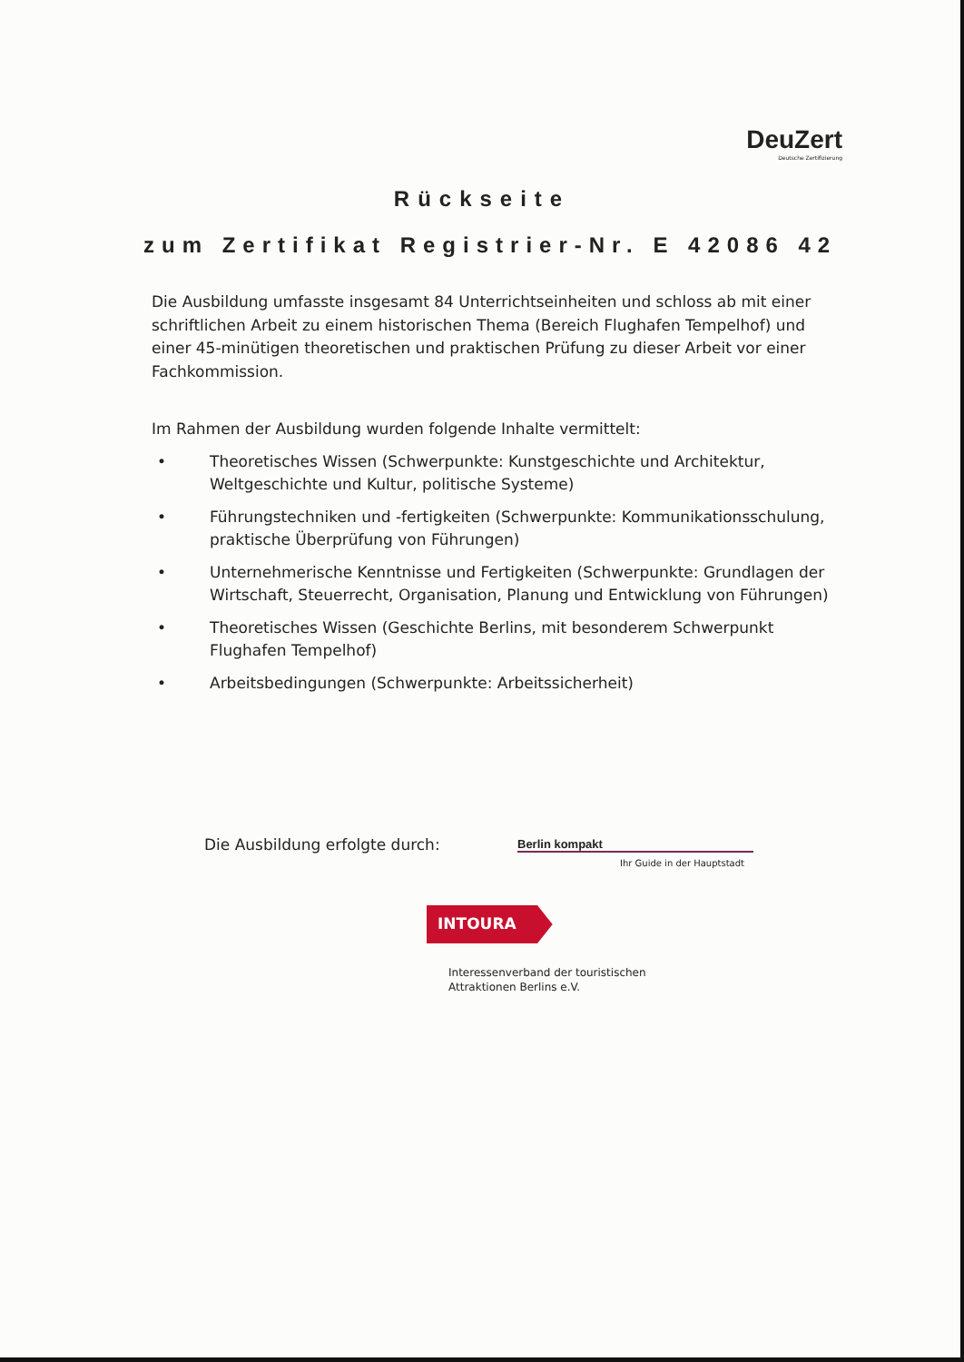DeuZert
Deutsche Zertifizierung
Rückseite
zum Zertifikat Registrier-Nr. E 42086 42
Die Ausbildung umfasste insgesamt 84 Unterrichtseinheiten und schloss ab mit einer schriftlichen Arbeit zu einem historischen Thema (Bereich Flughafen Tempelhof) und einer 45-minütigen theoretischen und praktischen Prüfung zu dieser Arbeit vor einer Fachkommission.
Im Rahmen der Ausbildung wurden folgende Inhalte vermittelt:
• Theoretisches Wissen (Schwerpunkte: Kunstgeschichte und Architektur, Weltgeschichte und Kultur, politische Systeme)
• Führungstechniken und -fertigkeiten (Schwerpunkte: Kommunikationsschulung, praktische Überprüfung von Führungen)
• Unternehmerische Kenntnisse und Fertigkeiten (Schwerpunkte: Grundlagen der Wirtschaft, Steuerrecht, Organisation, Planung und Entwicklung von Führungen)
• Theoretisches Wissen (Geschichte Berlins, mit besonderem Schwerpunkt Flughafen Tempelhof)
• Arbeitsbedingungen (Schwerpunkte: Arbeitssicherheit)
Die Ausbildung erfolgte durch: Berlin kompakt
Ihr Guide in der Hauptstadt
INTOURA
Interessenverband der touristischen
Attraktionen Berlins e.V.